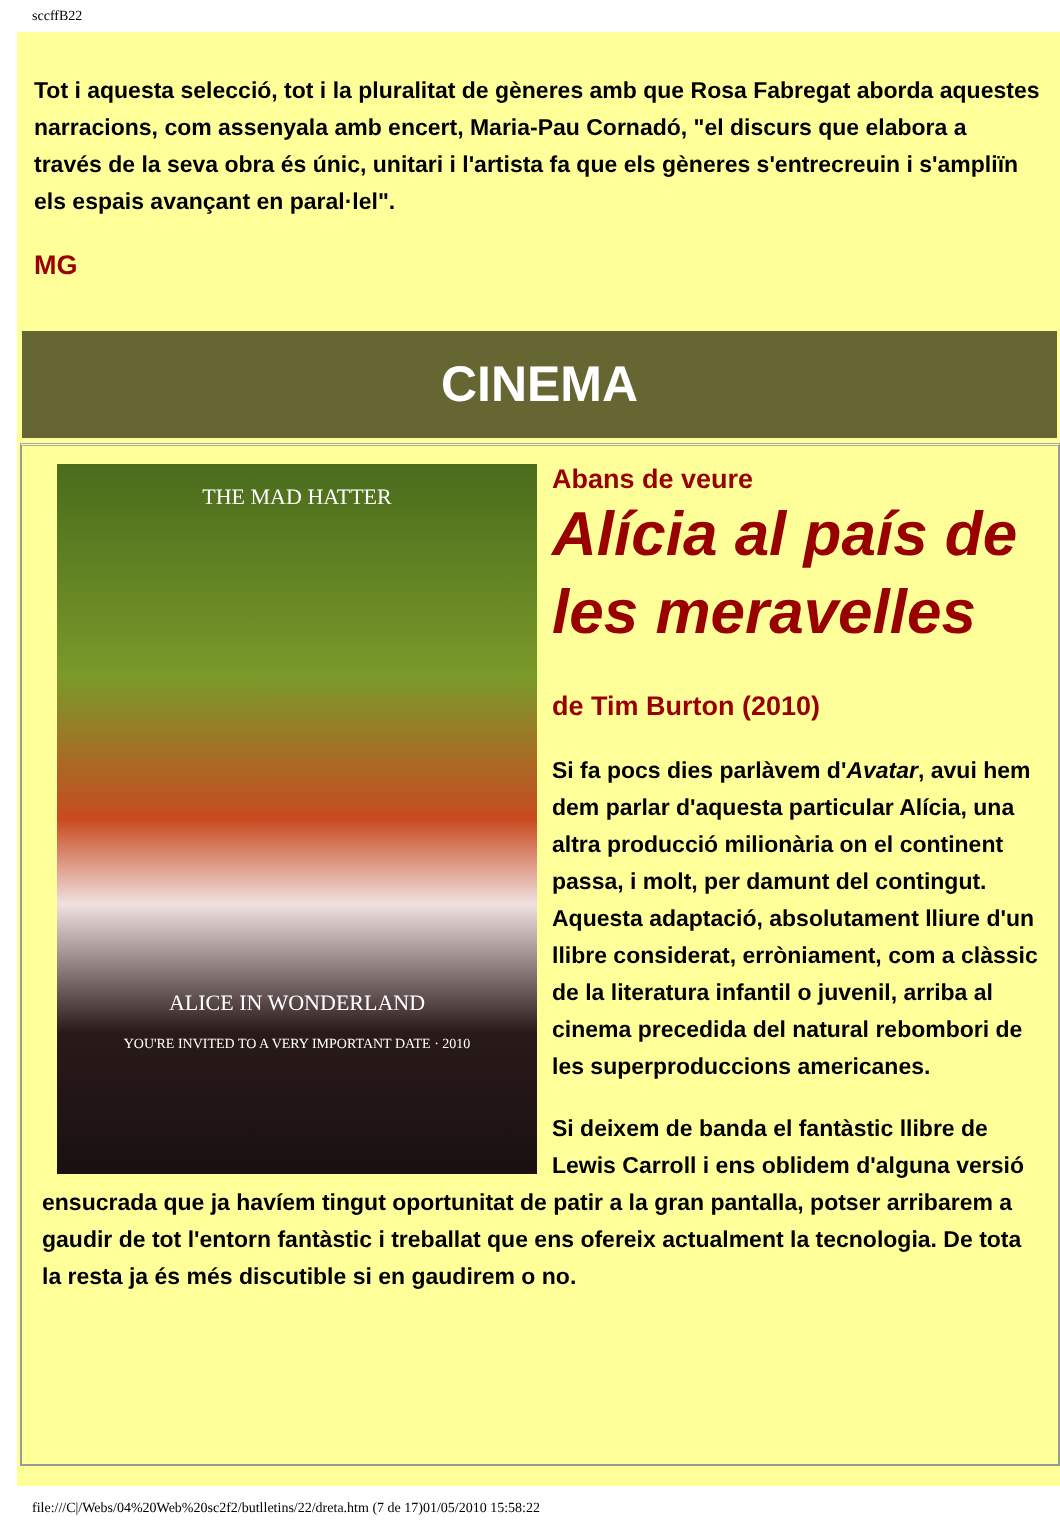sccffB22
Tot i aquesta selecció, tot i la pluralitat de gèneres amb que Rosa Fabregat aborda aquestes narracions, com assenyala amb encert, Maria-Pau Cornadó, "el discurs que elabora a través de la seva obra és únic, unitari i l'artista fa que els gèneres s'entrecreuin i s'ampliïn els espais avançant en paral·lel".
MG
CINEMA
THE MAD HATTER
ALICE IN WONDERLAND
YOU'RE INVITED TO A VERY IMPORTANT DATE · 2010
Abans de veure
Alícia al país de les meravelles
de Tim Burton (2010)
Si fa pocs dies parlàvem d'Avatar, avui hem dem parlar d'aquesta particular Alícia, una altra producció milionària on el continent passa, i molt, per damunt del contingut. Aquesta adaptació, absolutament lliure d'un llibre considerat, erròniament, com a clàssic de la literatura infantil o juvenil, arriba al cinema precedida del natural rebombori de les superproduccions americanes.
Si deixem de banda el fantàstic llibre de Lewis Carroll i ens oblidem d'alguna versió ensucrada que ja havíem tingut oportunitat de patir a la gran pantalla, potser arribarem a gaudir de tot l'entorn fantàstic i treballat que ens ofereix actualment la tecnologia. De tota la resta ja és més discutible si en gaudirem o no.
file:///C|/Webs/04%20Web%20sc2f2/butlletins/22/dreta.htm (7 de 17)01/05/2010 15:58:22